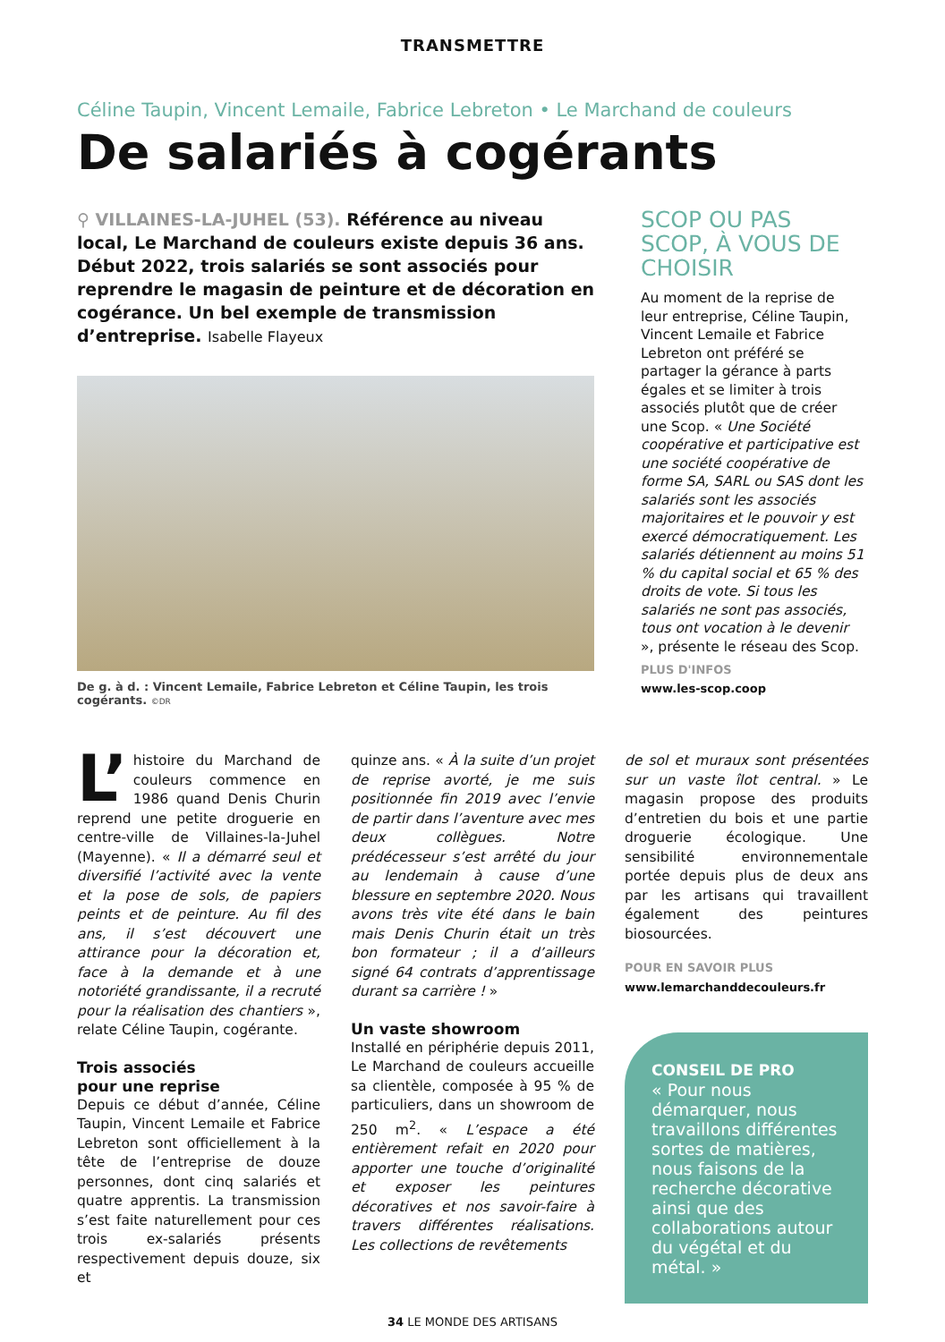TRANSMETTRE
Céline Taupin, Vincent Lemaile, Fabrice Lebreton • Le Marchand de couleurs
De salariés à cogérants
⚲ VILLAINES-LA-JUHEL (53). Référence au niveau local, Le Marchand de couleurs existe depuis 36 ans. Début 2022, trois salariés se sont associés pour reprendre le magasin de peinture et de décoration en cogérance. Un bel exemple de transmission d’entreprise. Isabelle Flayeux
De g. à d. : Vincent Lemaile, Fabrice Lebreton et Céline Taupin, les trois cogérants. ©DR
SCOP OU PAS SCOP, À VOUS DE CHOISIR
Au moment de la reprise de leur entreprise, Céline Taupin, Vincent Lemaile et Fabrice Lebreton ont préféré se partager la gérance à parts égales et se limiter à trois associés plutôt que de créer une Scop. « Une Société coopérative et participative est une société coopérative de forme SA, SARL ou SAS dont les salariés sont les associés majoritaires et le pouvoir y est exercé démocratiquement. Les salariés détiennent au moins 51 % du capital social et 65 % des droits de vote. Si tous les salariés ne sont pas associés, tous ont vocation à le devenir », présente le réseau des Scop.
PLUS D'INFOS
www.les-scop.coop
L’ histoire du Marchand de couleurs commence en 1986 quand Denis Churin reprend une petite droguerie en centre-ville de Villaines-la-Juhel (Mayenne). « Il a démarré seul et diversifié l’activité avec la vente et la pose de sols, de papiers peints et de peinture. Au fil des ans, il s’est découvert une attirance pour la décoration et, face à la demande et à une notoriété grandissante, il a recruté pour la réalisation des chantiers », relate Céline Taupin, cogérante.
Trois associés
pour une reprise
Depuis ce début d’année, Céline Taupin, Vincent Lemaile et Fabrice Lebreton sont officiellement à la tête de l’entreprise de douze personnes, dont cinq salariés et quatre apprentis. La transmission s’est faite naturellement pour ces trois ex-salariés présents respectivement depuis douze, six et
quinze ans. « À la suite d’un projet de reprise avorté, je me suis positionnée fin 2019 avec l’envie de partir dans l’aventure avec mes deux collègues. Notre prédécesseur s’est arrêté du jour au lendemain à cause d’une blessure en septembre 2020. Nous avons très vite été dans le bain mais Denis Churin était un très bon formateur ; il a d’ailleurs signé 64 contrats d’apprentissage durant sa carrière ! »
Un vaste showroom
Installé en périphérie depuis 2011, Le Marchand de couleurs accueille sa clientèle, composée à 95 % de particuliers, dans un showroom de 250 m<sup>2</sup>. « L’espace a été entièrement refait en 2020 pour apporter une touche d’originalité et exposer les peintures décoratives et nos savoir-faire à travers différentes réalisations. Les collections de revêtements
de sol et muraux sont présentées sur un vaste îlot central. » Le magasin propose des produits d’entretien du bois et une partie droguerie écologique. Une sensibilité environnementale portée depuis plus de deux ans par les artisans qui travaillent également des peintures biosourcées.
POUR EN SAVOIR PLUS
www.lemarchanddecouleurs.fr
CONSEIL DE PRO
« Pour nous démarquer, nous travaillons différentes sortes de matières, nous faisons de la recherche décorative ainsi que des collaborations autour du végétal et du métal. »
34 LE MONDE DES ARTISANS